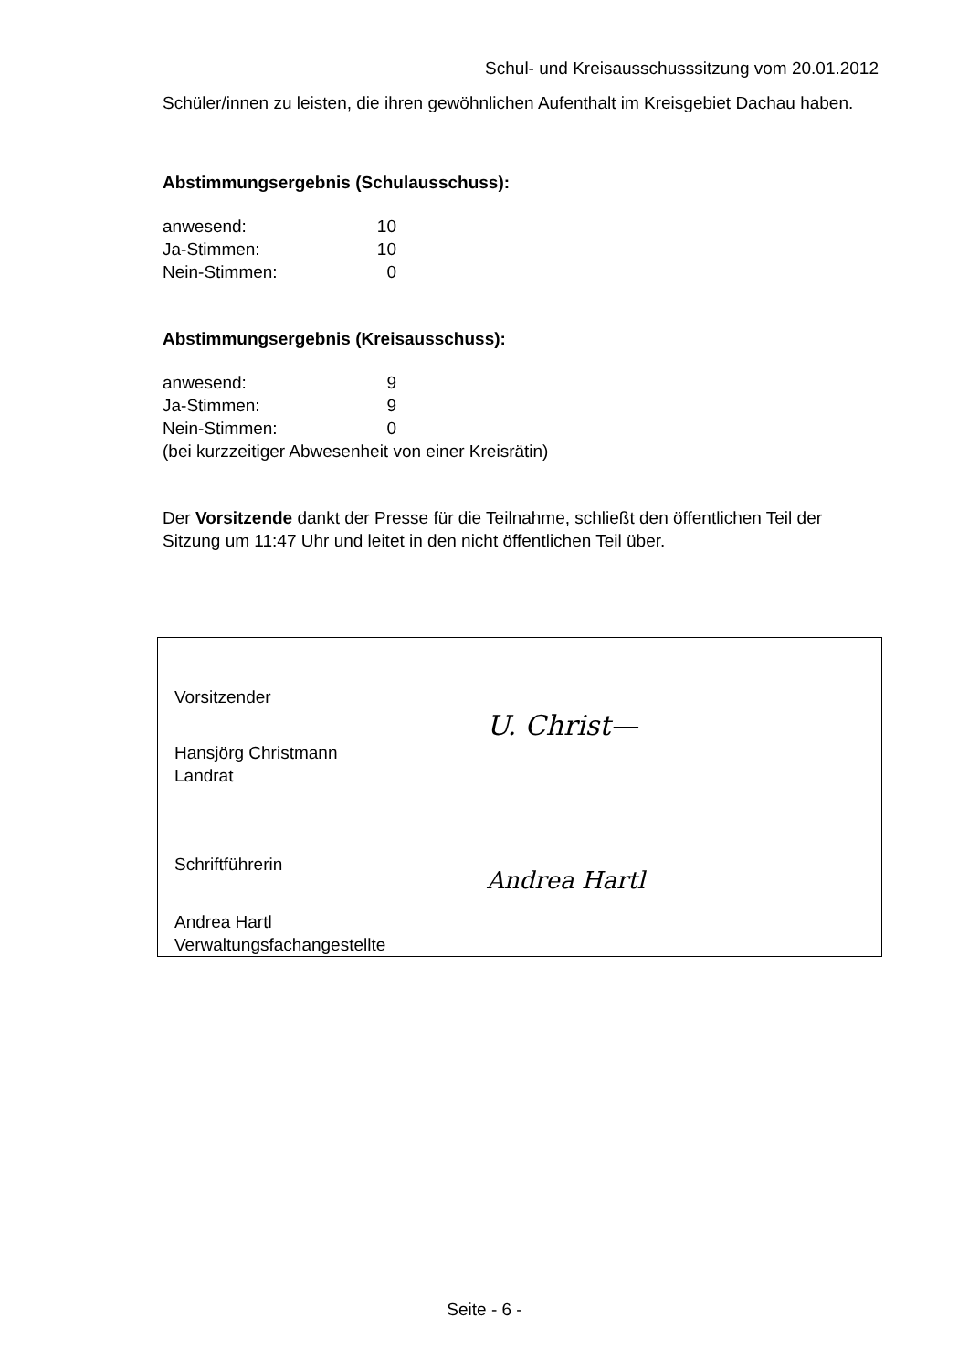Schul- und Kreisausschusssitzung vom 20.01.2012
Schüler/innen zu leisten, die ihren gewöhnlichen Aufenthalt im Kreisgebiet Dachau haben.
Abstimmungsergebnis (Schulausschuss):
| anwesend: | 10 |
| Ja-Stimmen: | 10 |
| Nein-Stimmen: | 0 |
Abstimmungsergebnis (Kreisausschuss):
| anwesend: | 9 |
| Ja-Stimmen: | 9 |
| Nein-Stimmen: | 0 |
(bei kurzzeitiger Abwesenheit von einer Kreisrätin)
Der Vorsitzende dankt der Presse für die Teilnahme, schließt den öffentlichen Teil der Sitzung um 11:47 Uhr und leitet in den nicht öffentlichen Teil über.
Vorsitzender
Hansjörg Christmann
Landrat
Schriftführerin
Andrea Hartl
Verwaltungsfachangestellte
U. Christ—
Andrea Hartl
Seite - 6 -